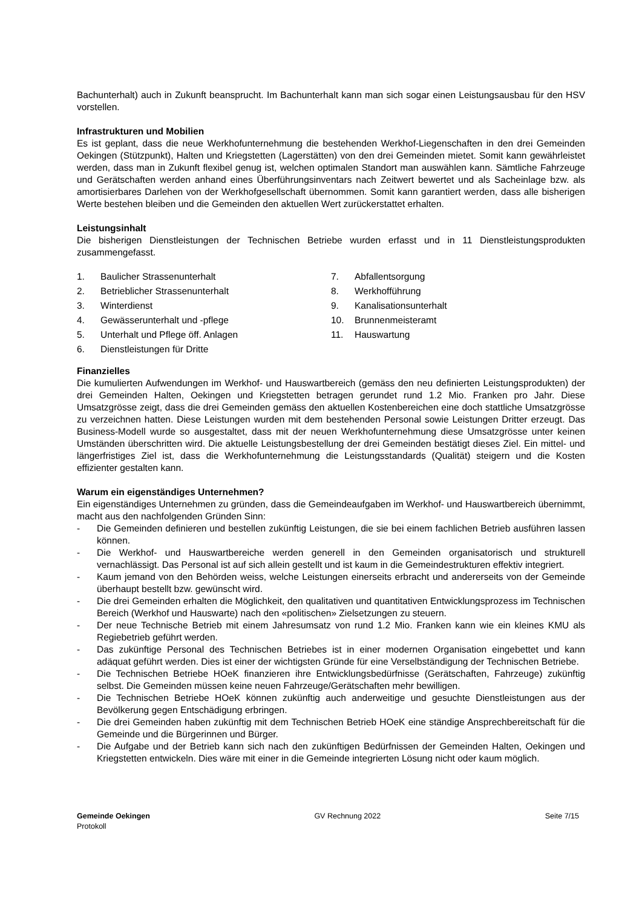Bachunterhalt) auch in Zukunft beansprucht. Im Bachunterhalt kann man sich sogar einen Leistungsausbau für den HSV vorstellen.
Infrastrukturen und Mobilien
Es ist geplant, dass die neue Werkhofunternehmung die bestehenden Werkhof-Liegenschaften in den drei Gemeinden Oekingen (Stützpunkt), Halten und Kriegstetten (Lagerstätten) von den drei Gemeinden mietet. Somit kann gewährleistet werden, dass man in Zukunft flexibel genug ist, welchen optimalen Standort man auswählen kann. Sämtliche Fahrzeuge und Gerätschaften werden anhand eines Überführungsinventars nach Zeitwert bewertet und als Sacheinlage bzw. als amortisierbares Darlehen von der Werkhofgesellschaft übernommen. Somit kann garantiert werden, dass alle bisherigen Werte bestehen bleiben und die Gemeinden den aktuellen Wert zurückerstattet erhalten.
Leistungsinhalt
Die bisherigen Dienstleistungen der Technischen Betriebe wurden erfasst und in 11 Dienstleistungsprodukten zusammengefasst.
1. Baulicher Strassenunterhalt
2. Betrieblicher Strassenunterhalt
3. Winterdienst
4. Gewässerunterhalt und -pflege
5. Unterhalt und Pflege öff. Anlagen
6. Dienstleistungen für Dritte
7. Abfallentsorgung
8. Werkhofführung
9. Kanalisationsunterhalt
10. Brunnenmeisteramt
11. Hauswartung
Finanzielles
Die kumulierten Aufwendungen im Werkhof- und Hauswartbereich (gemäss den neu definierten Leistungsprodukten) der drei Gemeinden Halten, Oekingen und Kriegstetten betragen gerundet rund 1.2 Mio. Franken pro Jahr. Diese Umsatzgrösse zeigt, dass die drei Gemeinden gemäss den aktuellen Kostenbereichen eine doch stattliche Umsatzgrösse zu verzeichnen hatten. Diese Leistungen wurden mit dem bestehenden Personal sowie Leistungen Dritter erzeugt. Das Business-Modell wurde so ausgestaltet, dass mit der neuen Werkhofunternehmung diese Umsatzgrösse unter keinen Umständen überschritten wird. Die aktuelle Leistungsbestellung der drei Gemeinden bestätigt dieses Ziel. Ein mittel- und längerfristiges Ziel ist, dass die Werkhofunternehmung die Leistungsstandards (Qualität) steigern und die Kosten effizienter gestalten kann.
Warum ein eigenständiges Unternehmen?
Ein eigenständiges Unternehmen zu gründen, dass die Gemeindeaufgaben im Werkhof- und Hauswartbereich übernimmt, macht aus den nachfolgenden Gründen Sinn:
- Die Gemeinden definieren und bestellen zukünftig Leistungen, die sie bei einem fachlichen Betrieb ausführen lassen können.
- Die Werkhof- und Hauswartbereiche werden generell in den Gemeinden organisatorisch und strukturell vernachlässigt. Das Personal ist auf sich allein gestellt und ist kaum in die Gemeindestrukturen effektiv integriert.
- Kaum jemand von den Behörden weiss, welche Leistungen einerseits erbracht und andererseits von der Gemeinde überhaupt bestellt bzw. gewünscht wird.
- Die drei Gemeinden erhalten die Möglichkeit, den qualitativen und quantitativen Entwicklungsprozess im Technischen Bereich (Werkhof und Hauswarte) nach den «politischen» Zielsetzungen zu steuern.
- Der neue Technische Betrieb mit einem Jahresumsatz von rund 1.2 Mio. Franken kann wie ein kleines KMU als Regiebetrieb geführt werden.
- Das zukünftige Personal des Technischen Betriebes ist in einer modernen Organisation eingebettet und kann adäquat geführt werden. Dies ist einer der wichtigsten Gründe für eine Verselbständigung der Technischen Betriebe.
- Die Technischen Betriebe HOeK finanzieren ihre Entwicklungsbedürfnisse (Gerätschaften, Fahrzeuge) zukünftig selbst. Die Gemeinden müssen keine neuen Fahrzeuge/Gerätschaften mehr bewilligen.
- Die Technischen Betriebe HOeK können zukünftig auch anderweitige und gesuchte Dienstleistungen aus der Bevölkerung gegen Entschädigung erbringen.
- Die drei Gemeinden haben zukünftig mit dem Technischen Betrieb HOeK eine ständige Ansprechbereitschaft für die Gemeinde und die Bürgerinnen und Bürger.
- Die Aufgabe und der Betrieb kann sich nach den zukünftigen Bedürfnissen der Gemeinden Halten, Oekingen und Kriegstetten entwickeln. Dies wäre mit einer in die Gemeinde integrierten Lösung nicht oder kaum möglich.
Gemeinde Oekingen
Protokoll
GV Rechnung 2022 Seite 7/15